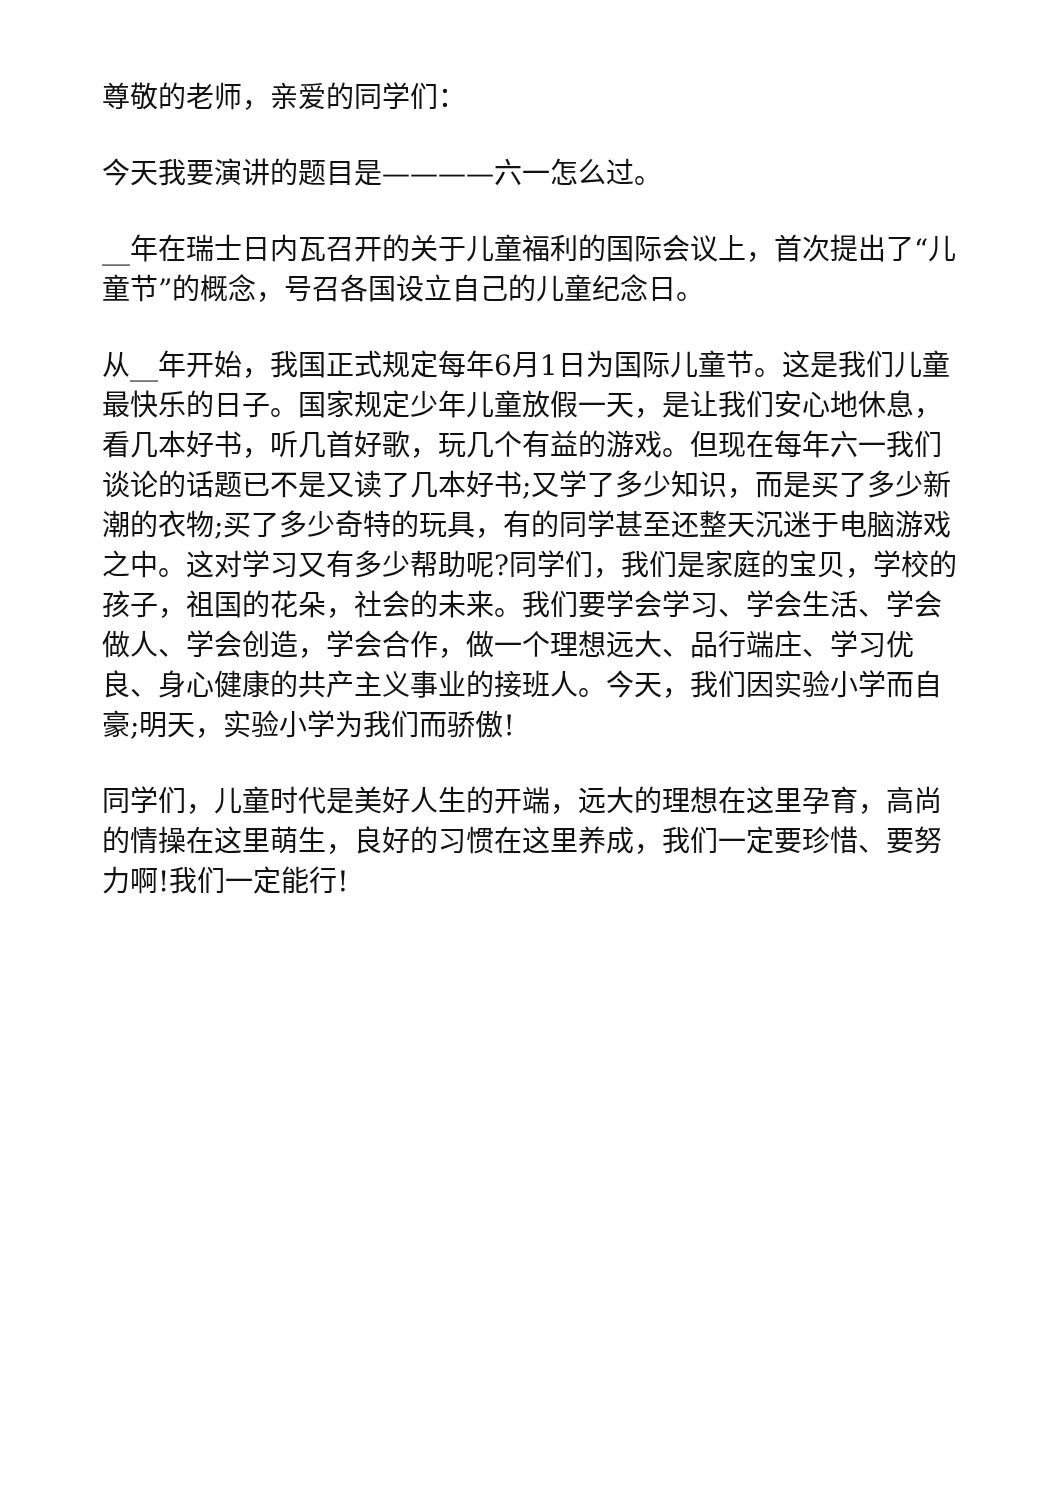尊敬的老师，亲爱的同学们：
今天我要演讲的题目是————六一怎么过。
__年在瑞士日内瓦召开的关于儿童福利的国际会议上，首次提出了“儿童节”的概念，号召各国设立自己的儿童纪念日。
从__年开始，我国正式规定每年6月1日为国际儿童节。这是我们儿童最快乐的日子。国家规定少年儿童放假一天，是让我们安心地休息，看几本好书，听几首好歌，玩几个有益的游戏。但现在每年六一我们谈论的话题已不是又读了几本好书;又学了多少知识，而是买了多少新潮的衣物;买了多少奇特的玩具，有的同学甚至还整天沉迷于电脑游戏之中。这对学习又有多少帮助呢?同学们，我们是家庭的宝贝，学校的孩子，祖国的花朵，社会的未来。我们要学会学习、学会生活、学会做人、学会创造，学会合作，做一个理想远大、品行端庄、学习优良、身心健康的共产主义事业的接班人。今天，我们因实验小学而自豪;明天，实验小学为我们而骄傲!
同学们，儿童时代是美好人生的开端，远大的理想在这里孕育，高尚的情操在这里萌生，良好的习惯在这里养成，我们一定要珍惜、要努力啊!我们一定能行!